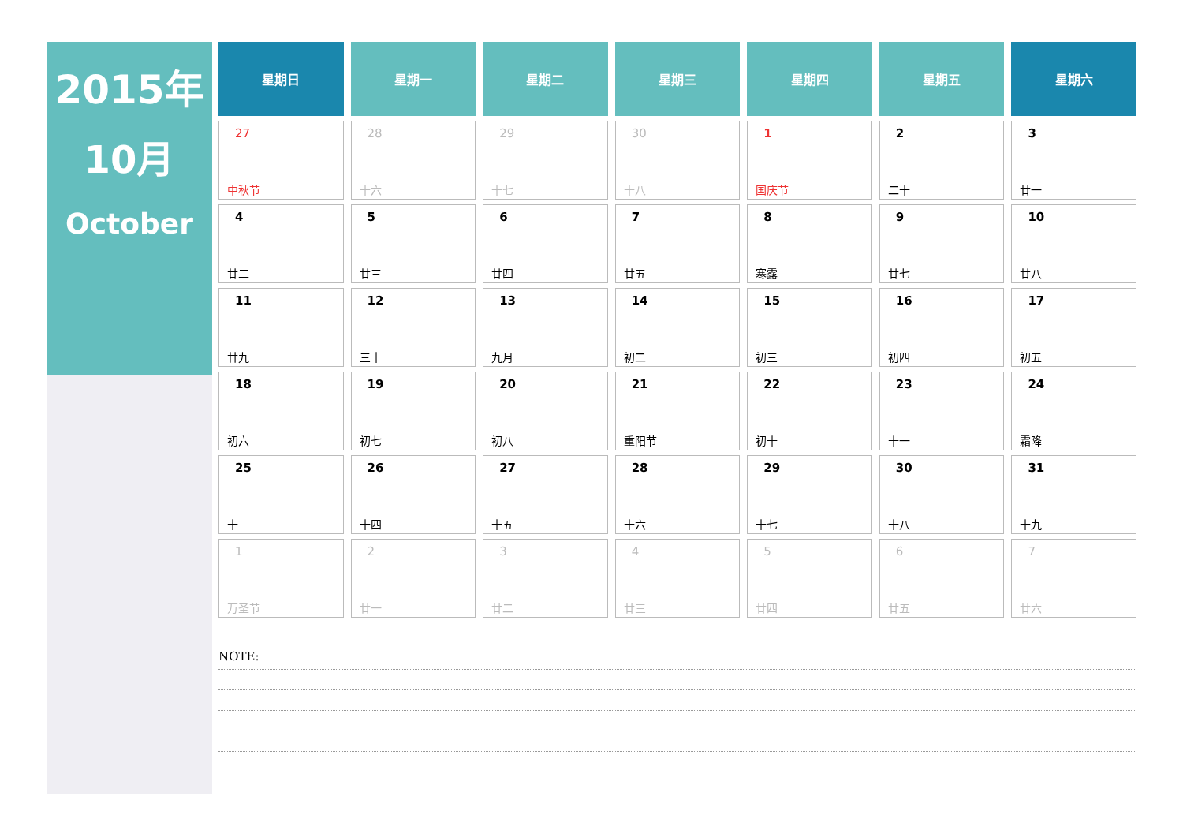2015年
10月
October
| 星期日 | 星期一 | 星期二 | 星期三 | 星期四 | 星期五 | 星期六 |
| --- | --- | --- | --- | --- | --- | --- |
| 27 中秋节 | 28 十六 | 29 十七 | 30 十八 | 1 国庆节 | 2 二十 | 3 廿一 |
| 4 廿二 | 5 廿三 | 6 廿四 | 7 廿五 | 8 寒露 | 9 廿七 | 10 廿八 |
| 11 廿九 | 12 三十 | 13 九月 | 14 初二 | 15 初三 | 16 初四 | 17 初五 |
| 18 初六 | 19 初七 | 20 初八 | 21 重阳节 | 22 初十 | 23 十一 | 24 霜降 |
| 25 十三 | 26 十四 | 27 十五 | 28 十六 | 29 十七 | 30 十八 | 31 十九 |
| 1 万圣节 | 2 廿一 | 3 廿二 | 4 廿三 | 5 廿四 | 6 廿五 | 7 廿六 |
NOTE: